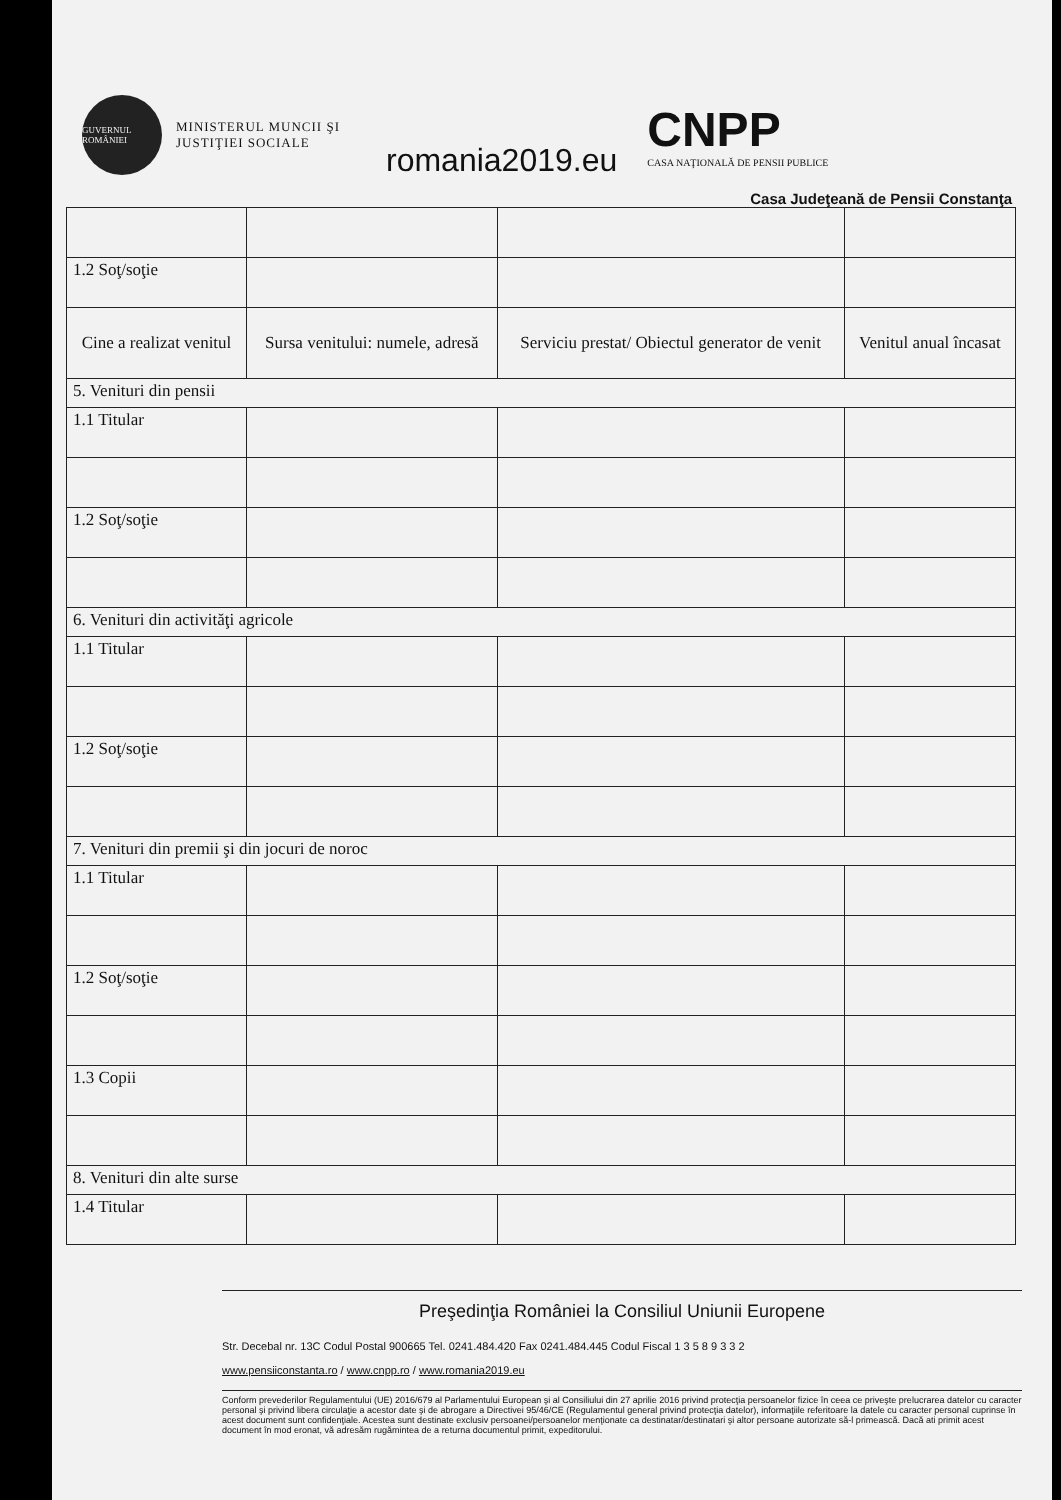GUVERNUL ROMÂNIEI
MINISTERUL MUNCII ŞI JUSTIŢIEI SOCIALE
romania2019.eu
CNPP
CASA NAŢIONALĂ DE PENSII PUBLICE
Casa Judeţeană de Pensii Constanţa
| 1.2 Soţ/soţie | | | |
| Cine a realizat venitul | Sursa venitului: numele, adresă | Serviciu prestat/ Obiectul generator de venit | Venitul anual încasat |
| 5. Venituri din pensii | | | |
| 1.1 Titular | | | |
| 1.2 Soţ/soţie | | | |
| 6. Venituri din activităţi agricole | | | |
| 1.1 Titular | | | |
| 1.2 Soţ/soţie | | | |
| 7. Venituri din premii şi din jocuri de noroc | | | |
| 1.1 Titular | | | |
| 1.2 Soţ/soţie | | | |
| 1.3 Copii | | | |
| 8. Venituri din alte surse | | | |
| 1.4 Titular | | | |
Preşedinţia României la Consiliul Uniunii Europene
Str. Decebal nr. 13C Codul Postal 900665 Tel. 0241.484.420 Fax 0241.484.445 Codul Fiscal 1 3 5 8 9 3 3 2
www.pensiiconstanta.ro / www.cnpp.ro / www.romania2019.eu
Conform prevederilor Regulamentului (UE) 2016/679 al Parlamentului European şi al Consiliului din 27 aprilie 2016 privind protecţia persoanelor fizice în ceea ce priveşte prelucrarea datelor cu caracter personal şi privind libera circulaţie a acestor date şi de abrogare a Directivei 95/46/CE (Regulamentul general privind protecţia datelor), informaţiile referitoare la datele cu caracter personal cuprinse în acest document sunt confidenţiale. Acestea sunt destinate exclusiv persoanei/persoanelor menţionate ca destinatar/destinatari şi altor persoane autorizate să-l primească. Dacă ati primit acest document în mod eronat, vă adresăm rugămintea de a returna documentul primit, expeditorului.